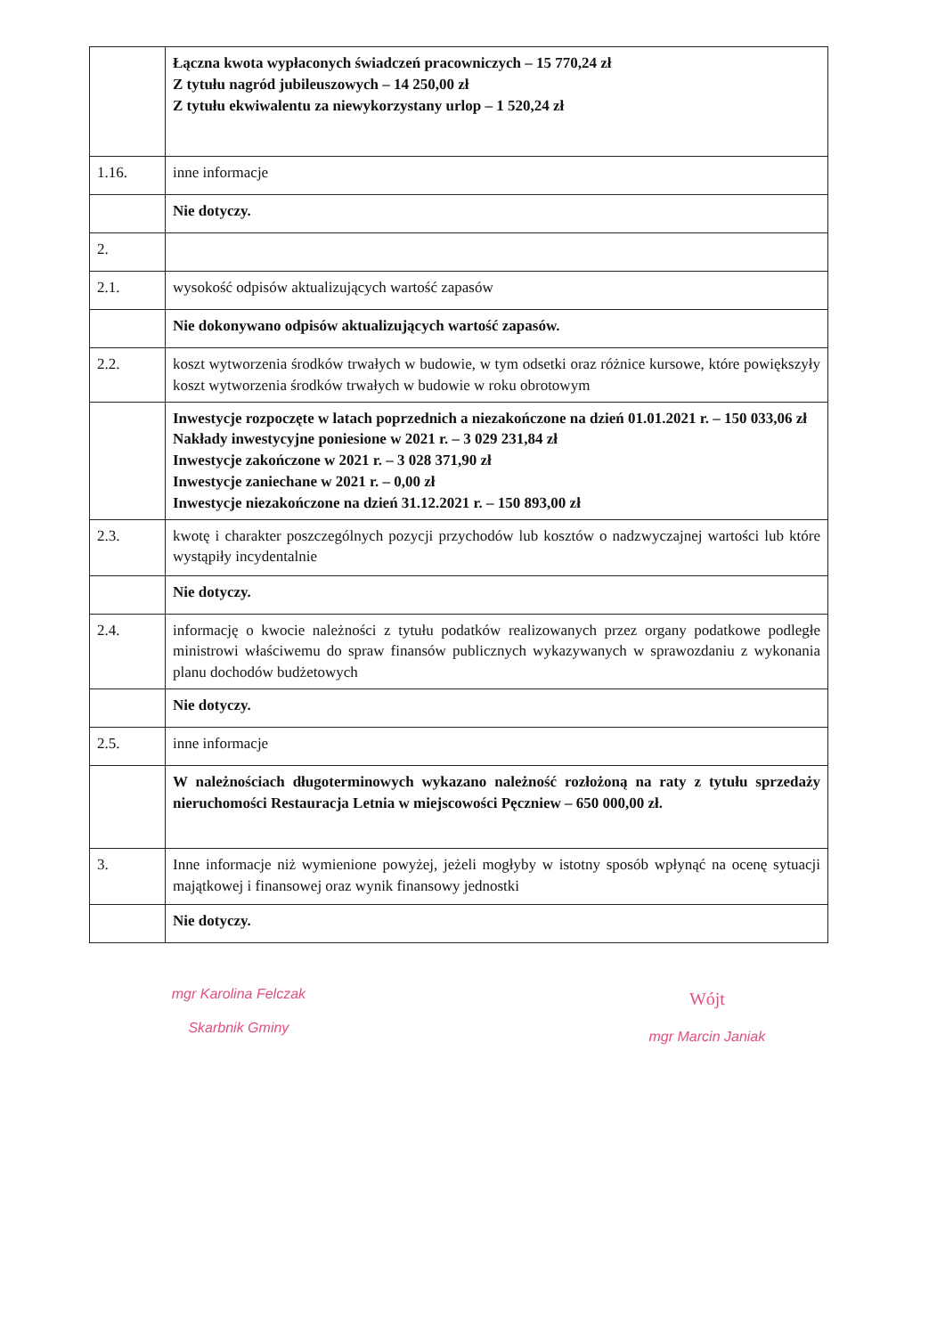| | Łączna kwota wypłaconych świadczeń pracowniczych – 15 770,24 zł Z tytułu nagród jubileuszowych – 14 250,00 zł Z tytułu ekwiwalentu za niewykorzystany urlop – 1 520,24 zł |
| 1.16. | inne informacje |
| | Nie dotyczy. |
| 2. | |
| 2.1. | wysokość odpisów aktualizujących wartość zapasów |
| | Nie dokonywano odpisów aktualizujących wartość zapasów. |
| 2.2. | koszt wytworzenia środków trwałych w budowie, w tym odsetki oraz różnice kursowe, które powiększyły koszt wytworzenia środków trwałych w budowie w roku obrotowym |
| | Inwestycje rozpoczęte w latach poprzednich a niezakończone na dzień 01.01.2021 r. – 150 033,06 zł Nakłady inwestycyjne poniesione w 2021 r. – 3 029 231,84 zł Inwestycje zakończone w 2021 r. – 3 028 371,90 zł Inwestycje zaniechane w 2021 r. – 0,00 zł Inwestycje niezakończone na dzień 31.12.2021 r. – 150 893,00 zł |
| 2.3. | kwotę i charakter poszczególnych pozycji przychodów lub kosztów o nadzwyczajnej wartości lub które wystąpiły incydentalnie |
| | Nie dotyczy. |
| 2.4. | informację o kwocie należności z tytułu podatków realizowanych przez organy podatkowe podległe ministrowi właściwemu do spraw finansów publicznych wykazywanych w sprawozdaniu z wykonania planu dochodów budżetowych |
| | Nie dotyczy. |
| 2.5. | inne informacje |
| | W należnościach długoterminowych wykazano należność rozłożoną na raty z tytułu sprzedaży nieruchomości Restauracja Letnia w miejscowości Pęczniew – 650 000,00 zł. |
| 3. | Inne informacje niż wymienione powyżej, jeżeli mogłyby w istotny sposób wpłynąć na ocenę sytuacji majątkowej i finansowej oraz wynik finansowy jednostki |
| | Nie dotyczy. |
mgr Karolina Felczak
Skarbnik Gminy
Wójt
mgr Marcin Janiak